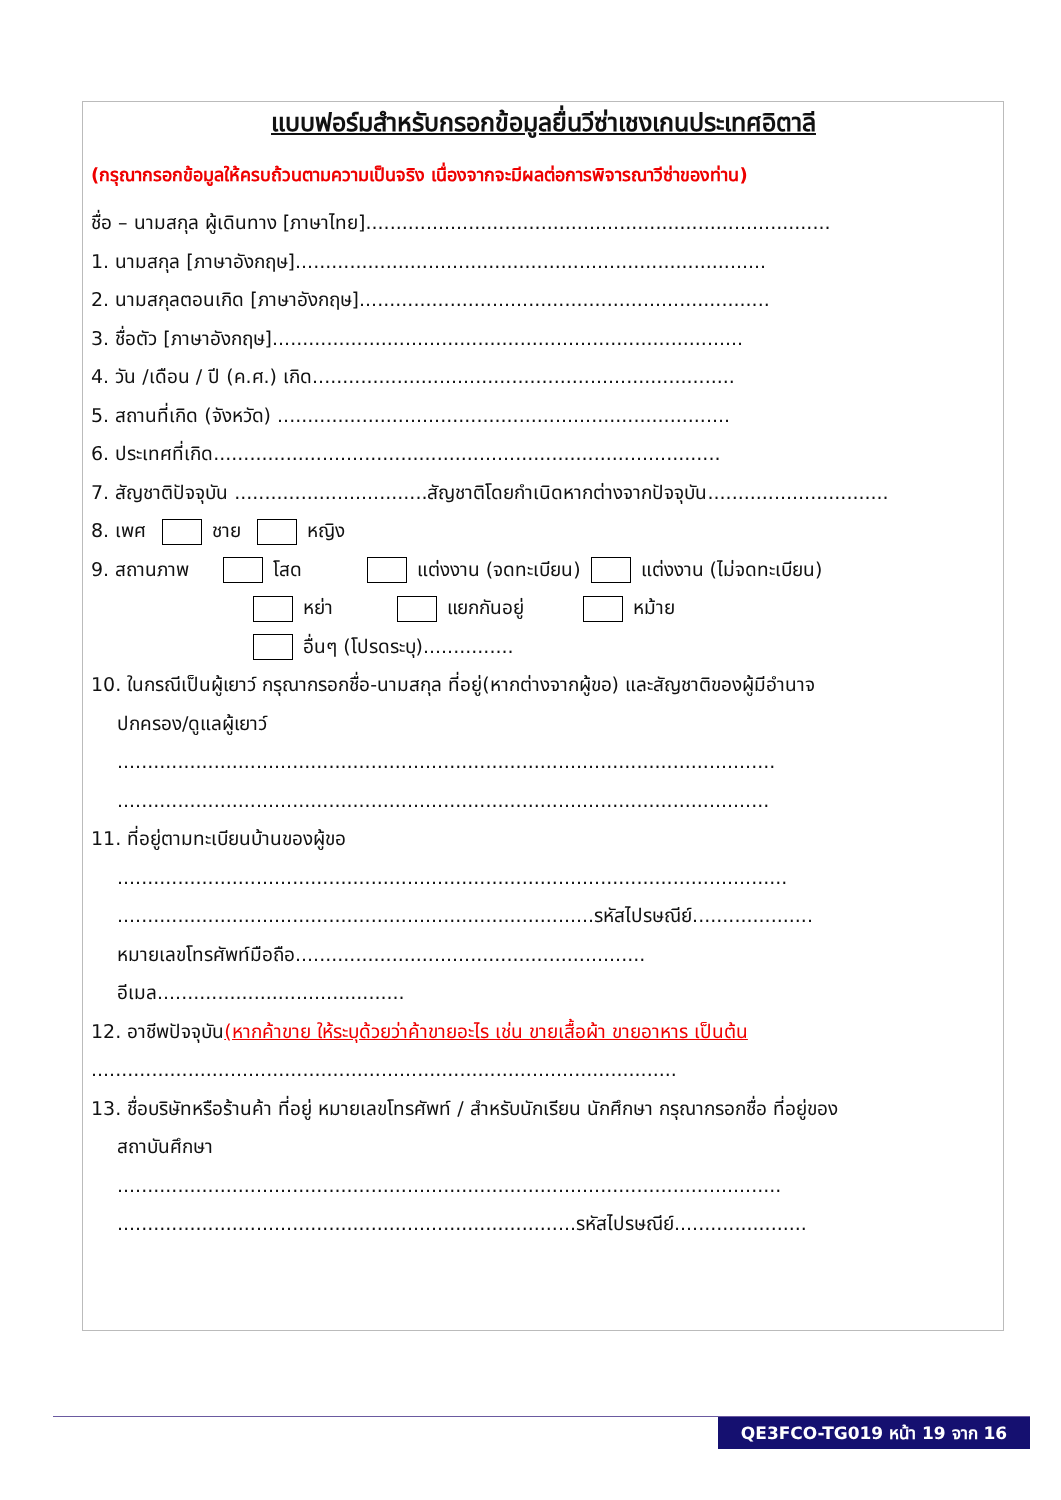แบบฟอร์มสำหรับกรอกข้อมูลยื่นวีซ่าเชงเกนประเทศอิตาลี
(กรุณากรอกข้อมูลให้ครบถ้วนตามความเป็นจริง เนื่องจากจะมีผลต่อการพิจารณาวีซ่าของท่าน)
ชื่อ – นามสกุล ผู้เดินทาง [ภาษาไทย].............................................................................
1. นามสกุล [ภาษาอังกฤษ]..............................................................................
2. นามสกุลตอนเกิด [ภาษาอังกฤษ]....................................................................
3. ชื่อตัว [ภาษาอังกฤษ]..............................................................................
4. วัน /เดือน / ปี (ค.ศ.) เกิด......................................................................
5. สถานที่เกิด (จังหวัด) ...........................................................................
6. ประเทศที่เกิด....................................................................................
7. สัญชาติปัจจุบัน ................................สัญชาติโดยกำเนิดหากต่างจากปัจจุบัน..............................
8. เพศ ชาย หญิง
9. สถานภาพ โสด แต่งงาน (จดทะเบียน) แต่งงาน (ไม่จดทะเบียน)
หย่า แยกกันอยู่ หม้าย
อื่นๆ (โปรดระบุ)...............
10. ในกรณีเป็นผู้เยาว์ กรุณากรอกชื่อ-นามสกุล ที่อยู่(หากต่างจากผู้ขอ) และสัญชาติของผู้มีอำนาจ
ปกครอง/ดูแลผู้เยาว์
.............................................................................................................
............................................................................................................
11. ที่อยู่ตามทะเบียนบ้านของผู้ขอ
...............................................................................................................
...............................................................................รหัสไปรษณีย์....................
หมายเลขโทรศัพท์มือถือ..........................................................
อีเมล.........................................
12. อาชีพปัจจุบัน(หากค้าขาย ให้ระบุด้วยว่าค้าขายอะไร เช่น ขายเสื้อผ้า ขายอาหาร เป็นต้น
.................................................................................................
13. ชื่อบริษัทหรือร้านค้า ที่อยู่ หมายเลขโทรศัพท์ / สำหรับนักเรียน นักศึกษา กรุณากรอกชื่อ ที่อยู่ของ
สถาบันศึกษา
..............................................................................................................
............................................................................รหัสไปรษณีย์......................
QE3FCO-TG019 หน้า 19 จาก 16